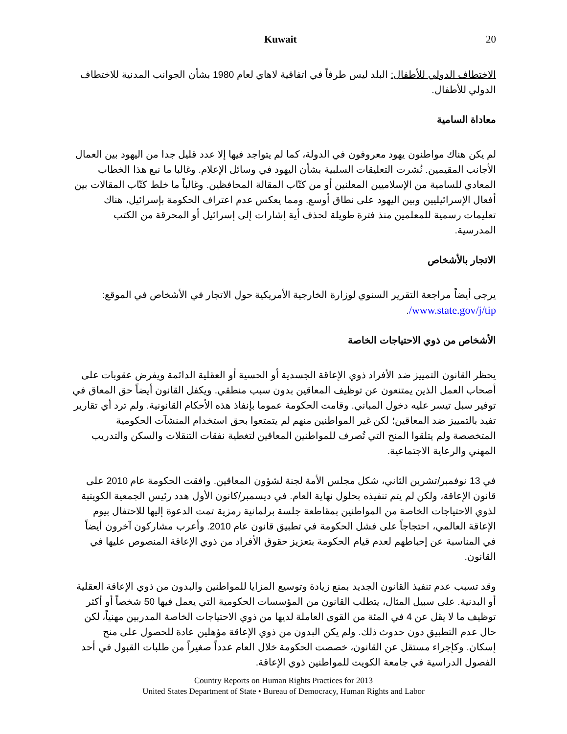Kuwait 20
الاختطاف الدولي للأطفال: البلد ليس طرفاً في اتفاقية لاهاي لعام 1980 بشأن الجوانب المدنية للاختطاف الدولي للأطفال.
معاداة السامية
لم يكن هناك مواطنون يهود معروفون في الدولة، كما لم يتواجد فيها إلا عدد قليل جدا من اليهود بين العمال الأجانب المقيمين. نُشرت التعليقات السلبية بشأن اليهود في وسائل الإعلام. وغالبا ما نبع هذا الخطاب المعادي للسامية من الإسلاميين المعلنين أو من كتّاب المقالة المحافظين. وغالباً ما خلط كتّاب المقالات بين أفعال الإسرائيليين وبين اليهود على نطاق أوسع. ومما يعكس عدم اعتراف الحكومة بإسرائيل، هناك تعليمات رسمية للمعلمين منذ فترة طويلة لحذف أية إشارات إلى إسرائيل أو المحرقة من الكتب المدرسية.
الاتجار بالأشخاص
يرجى أيضاً مراجعة التقرير السنوي لوزارة الخارجية الأمريكية حول الاتجار في الأشخاص في الموقع: www.state.gov/j/tip/.
الأشخاص من ذوي الاحتياجات الخاصة
يحظر القانون التمييز ضد الأفراد ذوي الإعاقة الجسدية أو الحسية أو العقلية الدائمة ويفرض عقوبات على أصحاب العمل الذين يمتنعون عن توظيف المعاقين بدون سبب منطقي. ويكفل القانون أيضاً حق المعاق في توفير سبل تيسر عليه دخول المباني. وقامت الحكومة عموما بإنفاذ هذه الأحكام القانونية. ولم ترد أي تقارير تفيد بالتمييز ضد المعاقين؛ لكن غير المواطنين منهم لم يتمتعوا بحق استخدام المنشآت الحكومية المتخصصة ولم يتلقوا المنح التي تُصرف للمواطنين المعاقين لتغطية نفقات التنقلات والسكن والتدريب المهني والرعاية الاجتماعية.
في 13 نوفمبر/تشرين الثاني، شكل مجلس الأمة لجنة لشؤون المعاقين. وافقت الحكومة عام 2010 على قانون الإعاقة، ولكن لم يتم تنفيذه بحلول نهاية العام. في ديسمبر/كانون الأول هدد رئيس الجمعية الكويتية لذوي الاحتياجات الخاصة من المواطنين بمقاطعة جلسة برلمانية رمزية تمت الدعوة إليها للاحتفال بيوم الإعاقة العالمي، احتجاجاً على فشل الحكومة في تطبيق قانون عام 2010. وأعرب مشاركون آخرون أيضاً في المناسبة عن إحباطهم لعدم قيام الحكومة بتعزيز حقوق الأفراد من ذوي الإعاقة المنصوص عليها في القانون.
وقد تسبب عدم تنفيذ القانون الجديد بمنع زيادة وتوسيع المزايا للمواطنين والبدون من ذوي الإعاقة العقلية أو البدنية. على سبيل المثال، يتطلب القانون من المؤسسات الحكومية التي يعمل فيها 50 شخصاً أو أكثر توظيف ما لا يقل عن 4 في المئة من القوى العاملة لديها من ذوي الاحتياجات الخاصة المدربين مهنياً، لكن حال عدم التطبيق دون حدوث ذلك. ولم يكن البدون من ذوي الإعاقة مؤهلين عادة للحصول على منح إسكان. وكإجراء مستقل عن القانون، خصصت الحكومة خلال العام عدداً صغيراً من طلبات القبول في أحد الفصول الدراسية في جامعة الكويت للمواطنين ذوي الإعاقة.
Country Reports on Human Rights Practices for 2013
United States Department of State • Bureau of Democracy, Human Rights and Labor